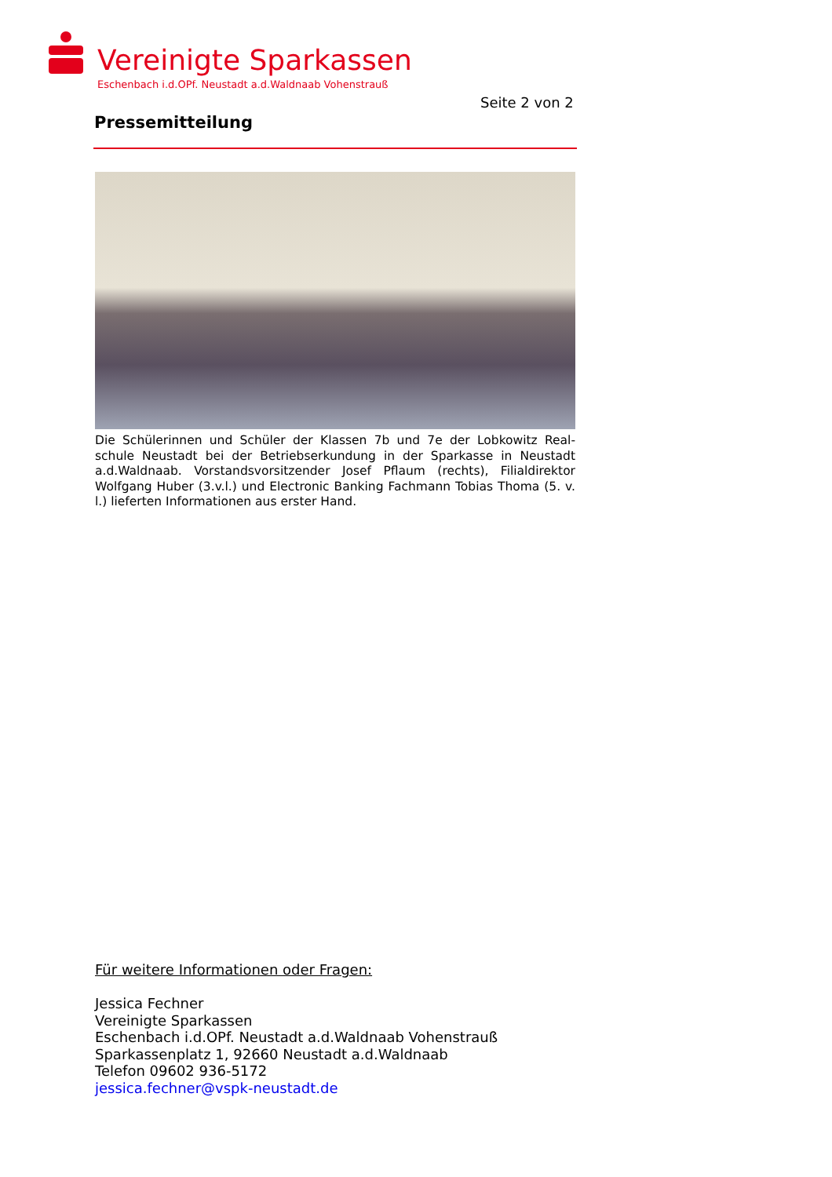Vereinigte Sparkassen
Eschenbach i.d.OPf. Neustadt a.d.Waldnaab Vohenstrauß
Seite 2 von 2
Pressemitteilung
Die Schülerinnen und Schüler der Klassen 7b und 7e der Lobkowitz Real-schule Neustadt bei der Betriebserkundung in der Sparkasse in Neustadt a.d.Waldnaab. Vorstandsvorsitzender Josef Pflaum (rechts), Filialdirektor Wolfgang Huber (3.v.l.) und Electronic Banking Fachmann Tobias Thoma (5. v. l.) lieferten Informationen aus erster Hand.
Für weitere Informationen oder Fragen:
Jessica Fechner
Vereinigte Sparkassen
Eschenbach i.d.OPf. Neustadt a.d.Waldnaab Vohenstrauß
Sparkassenplatz 1, 92660 Neustadt a.d.Waldnaab
Telefon 09602 936-5172
jessica.fechner@vspk-neustadt.de